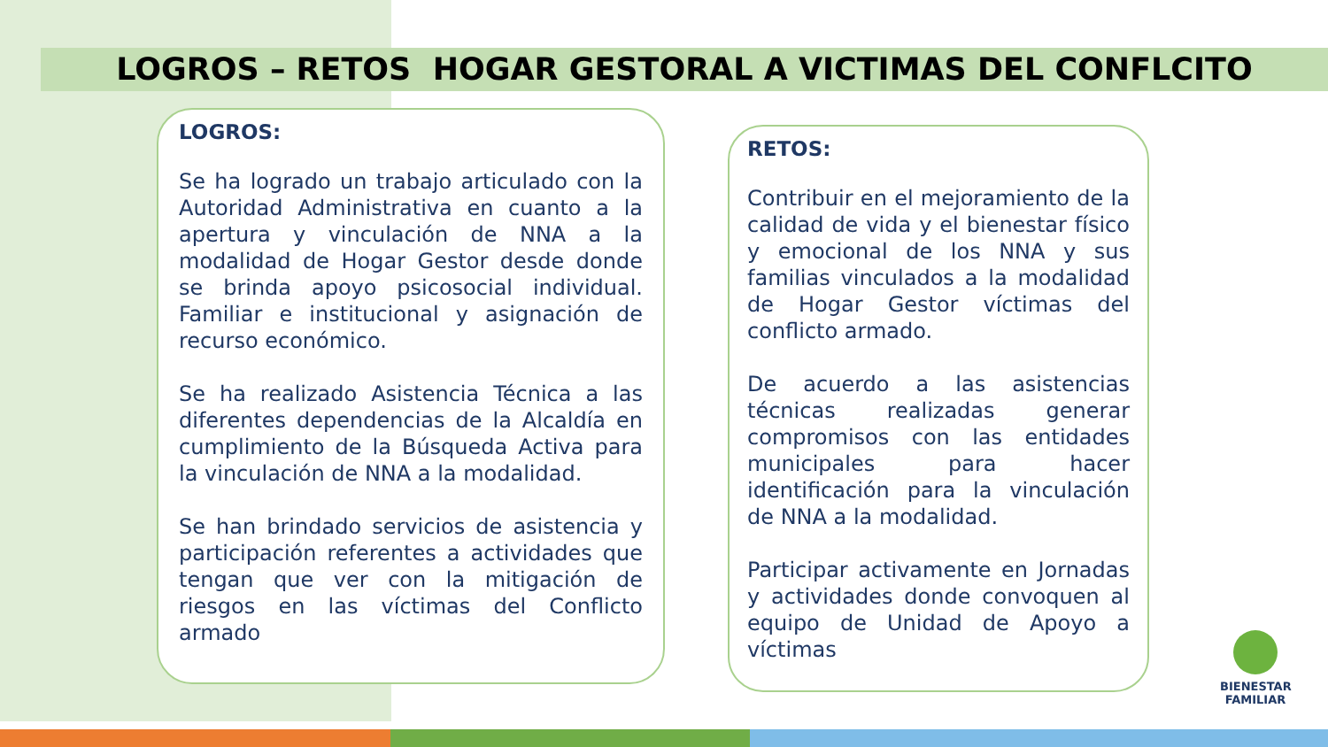LOGROS – RETOS HOGAR GESTORAL A VICTIMAS DEL CONFLCITO
LOGROS:
Se ha logrado un trabajo articulado con la Autoridad Administrativa en cuanto a la apertura y vinculación de NNA a la modalidad de Hogar Gestor desde donde se brinda apoyo psicosocial individual. Familiar e institucional y asignación de recurso económico.
Se ha realizado Asistencia Técnica a las diferentes dependencias de la Alcaldía en cumplimiento de la Búsqueda Activa para la vinculación de NNA a la modalidad.
Se han brindado servicios de asistencia y participación referentes a actividades que tengan que ver con la mitigación de riesgos en las víctimas del Conflicto armado
RETOS:
Contribuir en el mejoramiento de la calidad de vida y el bienestar físico y emocional de los NNA y sus familias vinculados a la modalidad de Hogar Gestor víctimas del conflicto armado.
De acuerdo a las asistencias técnicas realizadas generar compromisos con las entidades municipales para hacer identificación para la vinculación de NNA a la modalidad.
Participar activamente en Jornadas y actividades donde convoquen al equipo de Unidad de Apoyo a víctimas
BIENESTAR
FAMILIAR